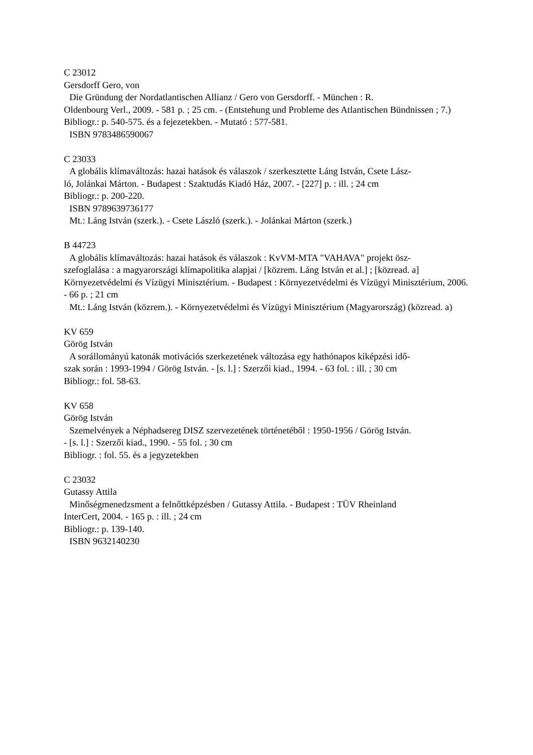C 23012
Gersdorff Gero, von
Die Gründung der Nordatlantischen Allianz / Gero von Gersdorff. - München : R.
Oldenbourg Verl., 2009. - 581 p. ; 25 cm. - (Entstehung und Probleme des Atlantischen Bündnissen ; 7.)
Bibliogr.: p. 540-575. és a fejezetekben. - Mutató : 577-581.
ISBN 9783486590067
C 23033
A globális klímaváltozás: hazai hatások és válaszok / szerkesztette Láng István, Csete Lász-
ló, Jolánkai Márton. - Budapest : Szaktudás Kiadó Ház, 2007. - [227] p. : ill. ; 24 cm
Bibliogr.: p. 200-220.
ISBN 9789639736177
Mt.: Láng István (szerk.). - Csete László (szerk.). - Jolánkai Márton (szerk.)
B 44723
A globális klímaváltozás: hazai hatások és válaszok : KvVM-MTA "VAHAVA" projekt ösz-
szefoglalása : a magyarországi klímapolitika alapjai / [közrem. Láng István et al.] ; [közread. a] Környezetvédelmi és Vízügyi Minisztérium. - Budapest : Környezetvédelmi és Vízügyi Minisztérium, 2006. - 66 p. ; 21 cm
Mt.: Láng István (közrem.). - Környezetvédelmi és Vízügyi Minisztérium (Magyarország) (közread. a)
KV 659
Görög István
A sorállományú katonák motivációs szerkezetének változása egy hathónapos kiképzési idő-
szak során : 1993-1994 / Görög István. - [s. l.] : Szerzői kiad., 1994. - 63 fol. : ill. ; 30 cm
Bibliogr.: fol. 58-63.
KV 658
Görög István
Szemelvények a Néphadsereg DISZ szervezetének történetéből : 1950-1956 / Görög István.
- [s. l.] : Szerzői kiad., 1990. - 55 fol. ; 30 cm
Bibliogr. : fol. 55. és a jegyzetekben
C 23032
Gutassy Attila
Minőségmenedzsment a felnőttképzésben / Gutassy Attila. - Budapest : TÜV Rheinland
InterCert, 2004. - 165 p. : ill. ; 24 cm
Bibliogr.: p. 139-140.
ISBN 9632140230